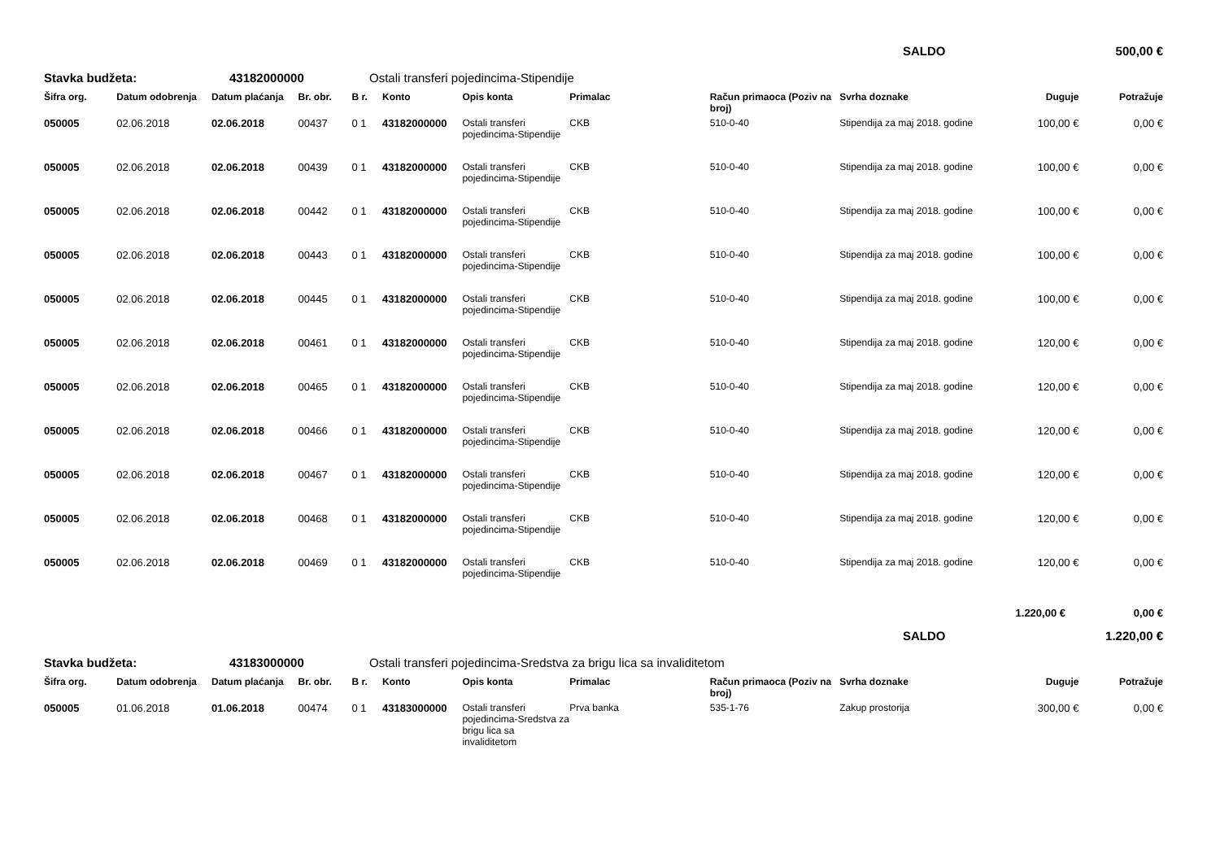SALDO 500,00 €
Stavka budžeta: 43182000000 Ostali transferi pojedincima-Stipendije
| Šifra org. | Datum odobrenja | Datum plaćanja | Br. obr. | B r. | Konto | Opis konta | Primalac | Račun primaoca (Poziv na broj) | Svrha doznake | Duguje | Potražuje |
| --- | --- | --- | --- | --- | --- | --- | --- | --- | --- | --- | --- |
| 050005 | 02.06.2018 | 02.06.2018 | 00437 | 0 1 | 43182000000 | Ostali transferi pojedincima-Stipendije | CKB | 510-0-40 | Stipendija za maj 2018. godine | 100,00 € | 0,00 € |
| 050005 | 02.06.2018 | 02.06.2018 | 00439 | 0 1 | 43182000000 | Ostali transferi pojedincima-Stipendije | CKB | 510-0-40 | Stipendija za maj 2018. godine | 100,00 € | 0,00 € |
| 050005 | 02.06.2018 | 02.06.2018 | 00442 | 0 1 | 43182000000 | Ostali transferi pojedincima-Stipendije | CKB | 510-0-40 | Stipendija za maj 2018. godine | 100,00 € | 0,00 € |
| 050005 | 02.06.2018 | 02.06.2018 | 00443 | 0 1 | 43182000000 | Ostali transferi pojedincima-Stipendije | CKB | 510-0-40 | Stipendija za maj 2018. godine | 100,00 € | 0,00 € |
| 050005 | 02.06.2018 | 02.06.2018 | 00445 | 0 1 | 43182000000 | Ostali transferi pojedincima-Stipendije | CKB | 510-0-40 | Stipendija za maj 2018. godine | 100,00 € | 0,00 € |
| 050005 | 02.06.2018 | 02.06.2018 | 00461 | 0 1 | 43182000000 | Ostali transferi pojedincima-Stipendije | CKB | 510-0-40 | Stipendija za maj 2018. godine | 120,00 € | 0,00 € |
| 050005 | 02.06.2018 | 02.06.2018 | 00465 | 0 1 | 43182000000 | Ostali transferi pojedincima-Stipendije | CKB | 510-0-40 | Stipendija za maj 2018. godine | 120,00 € | 0,00 € |
| 050005 | 02.06.2018 | 02.06.2018 | 00466 | 0 1 | 43182000000 | Ostali transferi pojedincima-Stipendije | CKB | 510-0-40 | Stipendija za maj 2018. godine | 120,00 € | 0,00 € |
| 050005 | 02.06.2018 | 02.06.2018 | 00467 | 0 1 | 43182000000 | Ostali transferi pojedincima-Stipendije | CKB | 510-0-40 | Stipendija za maj 2018. godine | 120,00 € | 0,00 € |
| 050005 | 02.06.2018 | 02.06.2018 | 00468 | 0 1 | 43182000000 | Ostali transferi pojedincima-Stipendije | CKB | 510-0-40 | Stipendija za maj 2018. godine | 120,00 € | 0,00 € |
| 050005 | 02.06.2018 | 02.06.2018 | 00469 | 0 1 | 43182000000 | Ostali transferi pojedincima-Stipendije | CKB | 510-0-40 | Stipendija za maj 2018. godine | 120,00 € | 0,00 € |
1.220,00 € 0,00 €
SALDO 1.220,00 €
Stavka budžeta: 43183000000 Ostali transferi pojedincima-Sredstva za brigu lica sa invaliditetom
| Šifra org. | Datum odobrenja | Datum plaćanja | Br. obr. | B r. | Konto | Opis konta | Primalac | Račun primaoca (Poziv na broj) | Svrha doznake | Duguje | Potražuje |
| --- | --- | --- | --- | --- | --- | --- | --- | --- | --- | --- | --- |
| 050005 | 01.06.2018 | 01.06.2018 | 00474 | 0 1 | 43183000000 | Ostali transferi pojedincima-Sredstva za brigu lica sa invaliditetom | Prva banka | 535-1-76 | Zakup prostorija | 300,00 € | 0,00 € |